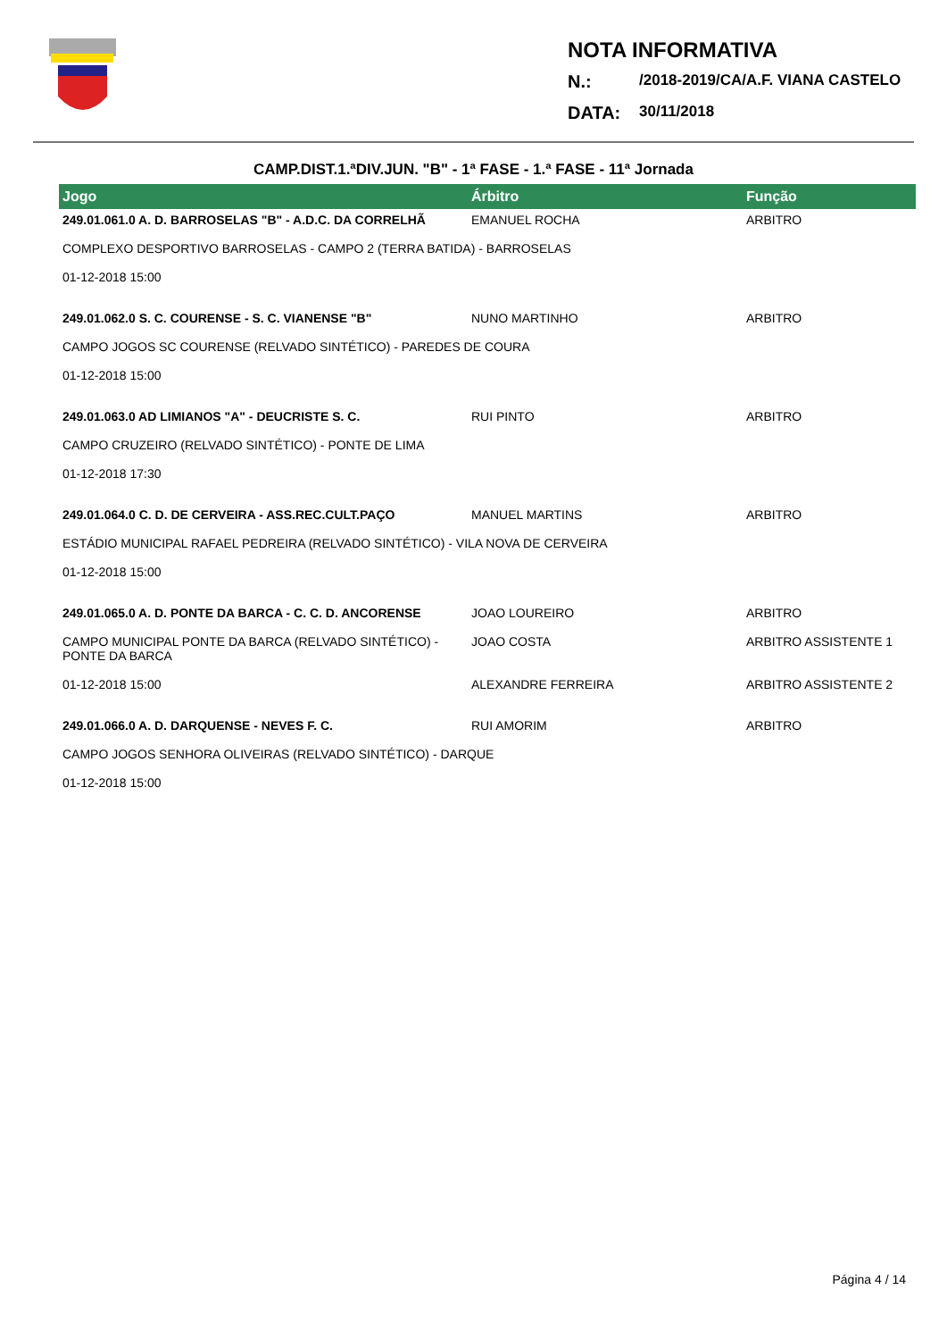NOTA INFORMATIVA
N.: /2018-2019/CA/A.F. VIANA CASTELO
DATA: 30/11/2018
CAMP.DIST.1.ªDIV.JUN. "B" - 1ª FASE - 1.ª FASE - 11ª Jornada
| Jogo | Árbitro | Função |
| --- | --- | --- |
| 249.01.061.0 A. D. BARROSELAS "B" - A.D.C. DA CORRELHÃ | EMANUEL ROCHA | ARBITRO |
| COMPLEXO DESPORTIVO BARROSELAS - CAMPO 2 (TERRA BATIDA) - BARROSELAS | | |
| 01-12-2018 15:00 | | |
| 249.01.062.0 S. C. COURENSE - S. C. VIANENSE "B" | NUNO MARTINHO | ARBITRO |
| CAMPO JOGOS SC COURENSE (RELVADO SINTÉTICO) - PAREDES DE COURA | | |
| 01-12-2018 15:00 | | |
| 249.01.063.0 AD LIMIANOS "A" - DEUCRISTE S. C. | RUI PINTO | ARBITRO |
| CAMPO CRUZEIRO (RELVADO SINTÉTICO) - PONTE DE LIMA | | |
| 01-12-2018 17:30 | | |
| 249.01.064.0 C. D. DE CERVEIRA - ASS.REC.CULT.PAÇO | MANUEL MARTINS | ARBITRO |
| ESTÁDIO MUNICIPAL RAFAEL PEDREIRA (RELVADO SINTÉTICO) - VILA NOVA DE CERVEIRA | | |
| 01-12-2018 15:00 | | |
| 249.01.065.0 A. D. PONTE DA BARCA - C. C. D. ANCORENSE | JOAO LOUREIRO | ARBITRO |
| CAMPO MUNICIPAL PONTE DA BARCA (RELVADO SINTÉTICO) - PONTE DA BARCA | JOAO COSTA | ARBITRO ASSISTENTE 1 |
| 01-12-2018 15:00 | ALEXANDRE FERREIRA | ARBITRO ASSISTENTE 2 |
| 249.01.066.0 A. D. DARQUENSE - NEVES F. C. | RUI AMORIM | ARBITRO |
| CAMPO JOGOS SENHORA OLIVEIRAS (RELVADO SINTÉTICO) - DARQUE | | |
| 01-12-2018 15:00 | | |
Página 4 / 14